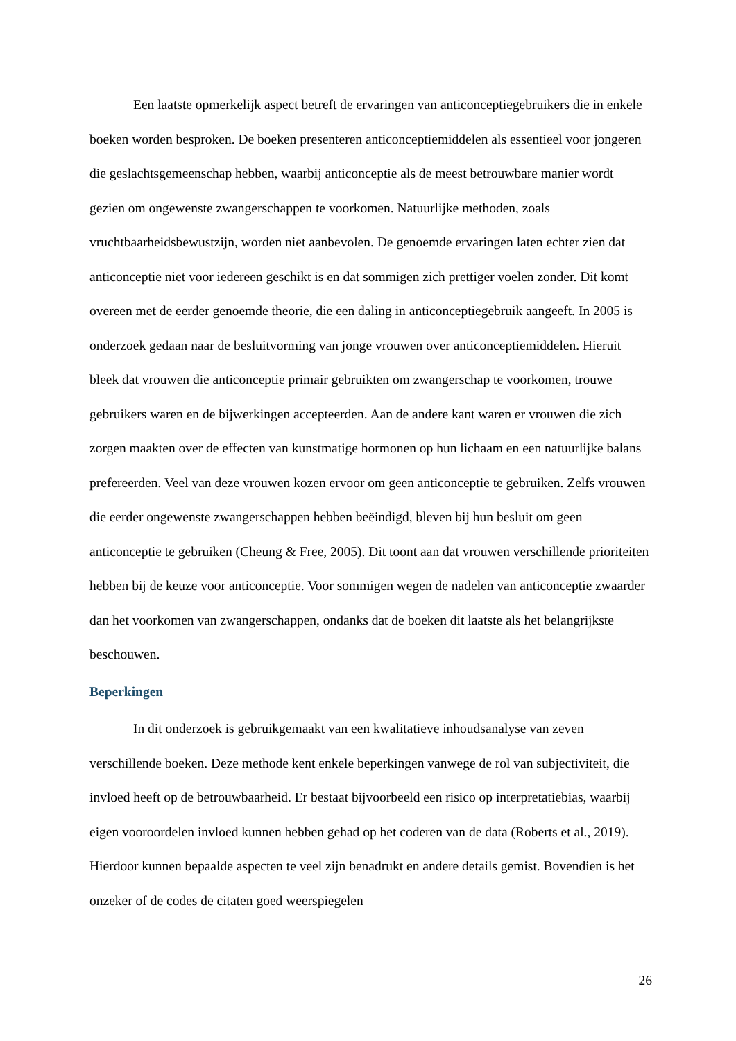Een laatste opmerkelijk aspect betreft de ervaringen van anticonceptiegebruikers die in enkele boeken worden besproken. De boeken presenteren anticonceptiemiddelen als essentieel voor jongeren die geslachtsgemeenschap hebben, waarbij anticonceptie als de meest betrouwbare manier wordt gezien om ongewenste zwangerschappen te voorkomen. Natuurlijke methoden, zoals vruchtbaarheidsbewustzijn, worden niet aanbevolen. De genoemde ervaringen laten echter zien dat anticonceptie niet voor iedereen geschikt is en dat sommigen zich prettiger voelen zonder. Dit komt overeen met de eerder genoemde theorie, die een daling in anticonceptiegebruik aangeeft. In 2005 is onderzoek gedaan naar de besluitvorming van jonge vrouwen over anticonceptiemiddelen. Hieruit bleek dat vrouwen die anticonceptie primair gebruikten om zwangerschap te voorkomen, trouwe gebruikers waren en de bijwerkingen accepteerden. Aan de andere kant waren er vrouwen die zich zorgen maakten over de effecten van kunstmatige hormonen op hun lichaam en een natuurlijke balans prefereerden. Veel van deze vrouwen kozen ervoor om geen anticonceptie te gebruiken. Zelfs vrouwen die eerder ongewenste zwangerschappen hebben beëindigd, bleven bij hun besluit om geen anticonceptie te gebruiken (Cheung & Free, 2005). Dit toont aan dat vrouwen verschillende prioriteiten hebben bij de keuze voor anticonceptie. Voor sommigen wegen de nadelen van anticonceptie zwaarder dan het voorkomen van zwangerschappen, ondanks dat de boeken dit laatste als het belangrijkste beschouwen.
Beperkingen
In dit onderzoek is gebruikgemaakt van een kwalitatieve inhoudsanalyse van zeven verschillende boeken. Deze methode kent enkele beperkingen vanwege de rol van subjectiviteit, die invloed heeft op de betrouwbaarheid. Er bestaat bijvoorbeeld een risico op interpretatiebias, waarbij eigen vooroordelen invloed kunnen hebben gehad op het coderen van de data (Roberts et al., 2019). Hierdoor kunnen bepaalde aspecten te veel zijn benadrukt en andere details gemist. Bovendien is het onzeker of de codes de citaten goed weerspiegelen
26